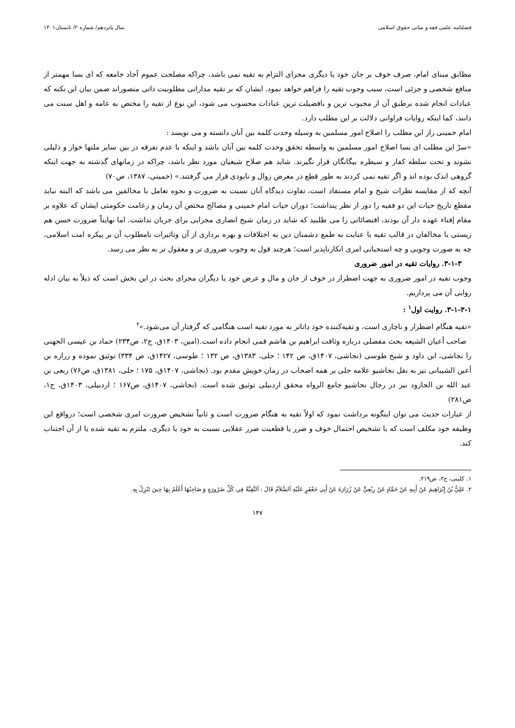فصلنامه علمی فقه و مبانی حقوق اسلامی سال پانزدهم/ شماره ۲/ تابستان۱۴۰۱
مطابق مبنای امام، صرف خوف بر جان خود یا دیگری مجرای التزام به تقیه نمی باشد، چراکه مصلحت عموم آحاد جامعه که ای بسا مهمتر از منافع شخصی و جزئی است، سبب وجوب تقیه را فراهم خواهد نمود. ایشان که بر تقیه مداراتی مطلوبیت ذاتی متصوراند ضمن بیان این نکته که عبادات انجام شده برطبق آن از محبوب ترین و بافضیلت ترین عبادات محسوب می شود، این نوع از تقیه را مختص به عامه و اهل سنت می دانند، کما اینکه روایات فراوانی دلالت بر این مطلب دارد.
امام خمینی راز این مطلب را اصلاح امور مسلمین به وسیله وحدت کلمه بین آنان دانسته و می نویسد :
«سرّ این مطلب ای بسا اصلاح امور مسلمین به واسطه تحقق وحدت کلمه بین آنان باشد و اینکه با عدم تفرقه در بین سایر ملتها خوار و ذلیلی نشوند و تحت سلطه کفار و سیطره بیگانگان قرار نگیرند. شاید هم صلاح شیعیان مورد نظر باشد، چراکه در زمانهای گذشته به جهت اینکه گروهی اندک بوده اند و اگر تقیه نمی کردند به طور قطع در معرض زوال و نابودی قرار می گرفتند.» (خمینی، ۱۳۸۷، ص۷۰)
آنچه که از مقایسه نظرات شیخ و امام مستفاد است، تفاوت دیدگاه آنان نسبت به ضرورت و نحوه تعامل با مخالفین می باشد که البته نباید مقطع تاریخ حیات این دو فقیه را دور از نظر پنداشت؛ دوران حیات امام خمینی و مصالح مختص آن زمان و زعامت حکومتی ایشان که علاوه بر مقام إفتاء عهده دار آن بودند، اقتضائاتی را می طلبید که شاید در زمان شیخ انصاری مجرایی برای جریان نداشت. اما نهایتاً ضرورت حسن هم زیستی با مخالفان در قالب تقیه با عنایت به طمع دشمنان دین به اختلافات و بهره برداری از آن وتاثیرات نامطلوب آن بر پیکره امت اسلامی، چه به صورت وجوبی و چه استحبابی امری انکارناپذیر است؛ هرچند قول به وجوب ضروری تر و معقول تر به نظر می رسد.
۳-۱-۳. روایات تقیه در امور ضروری
وجوب تقیه در امور ضروری به جهت اضطرار در خوف از جان و مال و عرض خود یا دیگران مجرای بحث در این بخش است که ذیلاً به بیان ادله روایی آن می پردازیم.
۳-۱-۳-۱. روایت اول<sup>۱</sup> :
«تقیه هنگام اضطرار و ناچاری است، و تقیه‌کننده خود داناتر به مورد تقیه است هنگامی که گرفتار آن می‌شود.»<sup>۲</sup>
صاحب أعیان الشیعه بحث مفصلی درباره وثاقت ابراهیم بن هاشم قمی انجام داده است.(امین، ۱۴۰۳ق، ج۲، ص۲۳۴) حماد بن عیسی الجهنی را نجاشی، ابن داود و شیخ طوسی (نجاشی، ۱۴۰۷ق، ص ۱۴۲ ؛ حلی، ۱۳۸۳ق، ص ۱۳۲ ؛ طوسی، ۱۴۲۷ق، ص ۳۳۴) توثیق نموده و زراره بن أعین الشیبانی نیز به نقل نجاشیو علامه حلی بر همه اصحاب در زمان خویش مقدم بود. (نجاشی، ۱۴۰۷ق، ۱۷۵ ؛ حلی، ۱۳۸۱ق، ص۷۶) ربعی بن عبد الله بن الجارود نیز در رجال نجاشیو جامع الرواه محقق اردبیلی توثیق شده است. (نجاشی، ۱۴۰۷ق، ص۱۶۷ ؛ اردبیلی، ۱۴۰۳ق، ج۱، ص۲۸۱)
از عبارات حدیث می توان اینگونه برداشت نمود که اولاً تقیه به هنگام ضرورت است و ثانیاً تشخیص ضرورت امری شخصی است؛ درواقع این وظیفه خود مکلف است که با تشخیص احتمال خوف و ضرر یا قطعیت ضرر عقلایی نسبت به خود یا دیگری، ملتزم به تقیه شده یا از آن اجتناب کند.
۱. کلینی، ج۲، ص۲۱۹.
۲. عَلِيٌّ بْنُ إِبْرَاهِيمَ عَنْ أَبِيهِ عَنْ حَمَّادٍ عَنْ رِبْعِيٍّ عَنْ زُرَارَةَ عَنْ أَبِي جَعْفَرٍ عَلَيْهِ اَلسَّلاَمُ قَالَ : اَلتَّقِيَّةُ فِي كُلِّ ضَرُورَةٍ وَ صَاحِبُهَا أَعْلَمُ بِهَا حِينَ تَنْزِلُ بِهِ.
۱۴۷